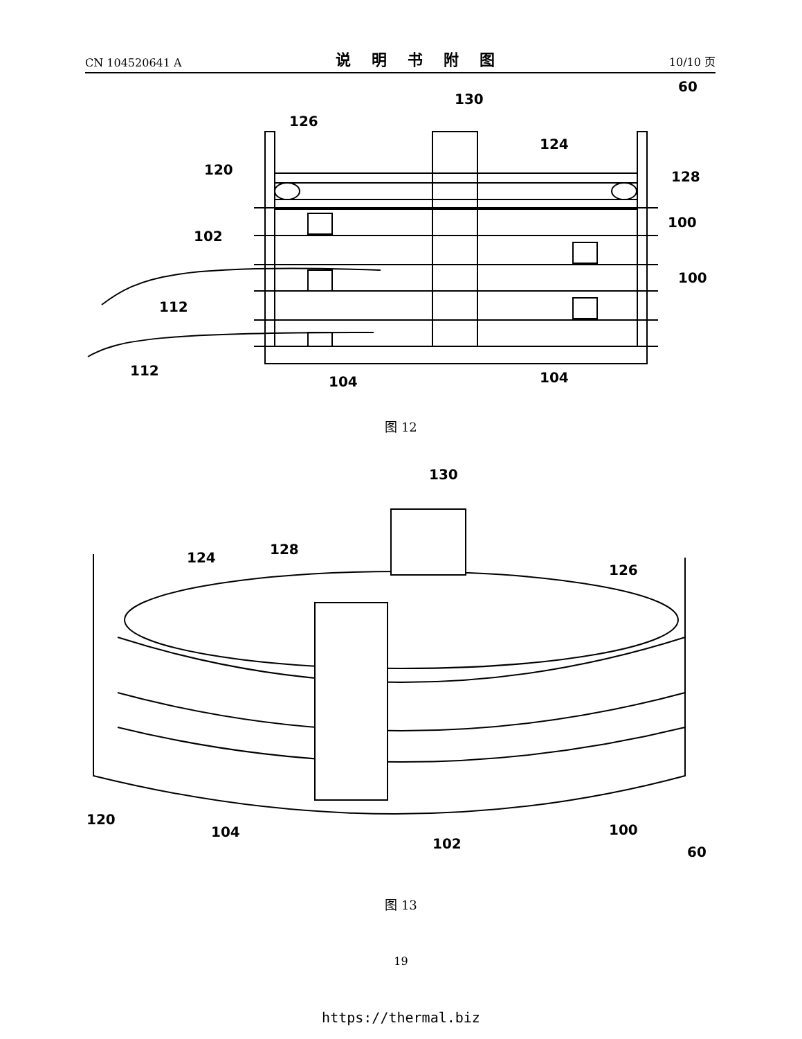CN 104520641 A 说明书附图 10/10 页
130
126
124
120
128
102
100
100
112
112
104
104
60
图 12
130
124
128
126
120
104
102
100
60
图 13
19
https://thermal.biz